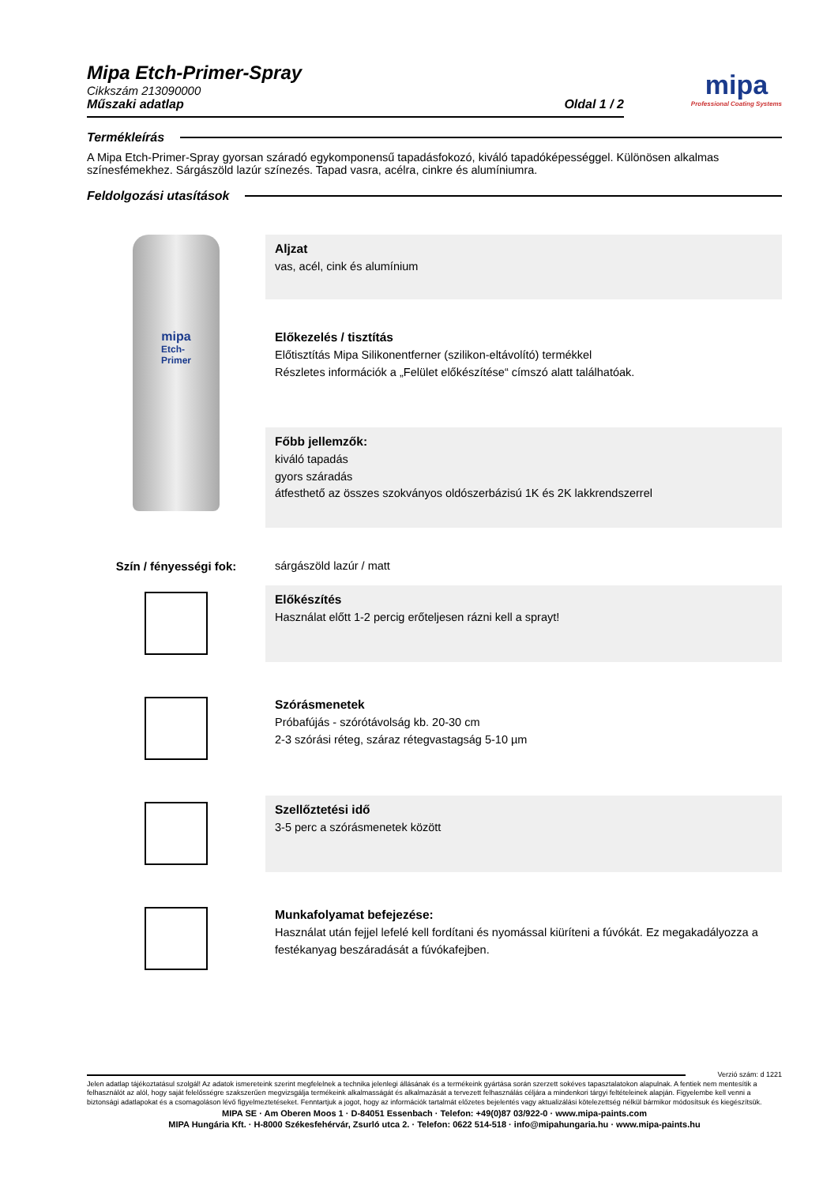mipa
Professional Coating Systems
Mipa Etch-Primer-Spray
Cikkszám 213090000
Műszaki adatlap Oldal 1 / 2
Termékleírás
A Mipa Etch-Primer-Spray gyorsan száradó egykomponensű tapadásfokozó, kiváló tapadóképességgel. Különösen alkalmas színesfémekhez. Sárgászöld lazúr színezés. Tapad vasra, acélra, cinkre és alumíniumra.
Feldolgozási utasítások
mipa
Etch-
Primer
Aljzat
vas, acél, cink és alumínium
Előkezelés / tisztítás
Előtisztítás Mipa Silikonentferner (szilikon-eltávolító) termékkel
Részletes információk a „Felület előkészítése“ címszó alatt találhatóak.
Főbb jellemzők:
kiváló tapadás
gyors száradás
átfesthető az összes szokványos oldószerbázisú 1K és 2K lakkrendszerrel
Szín / fényességi fok: sárgászöld lazúr / matt
Előkészítés
Használat előtt 1-2 percig erőteljesen rázni kell a sprayt!
Szórásmenetek
Próbafújás - szórótávolság kb. 20-30 cm
2-3 szórási réteg, száraz rétegvastagság 5-10 µm
Szellőztetési idő
3-5 perc a szórásmenetek között
Munkafolyamat befejezése:
Használat után fejjel lefelé kell fordítani és nyomással kiüríteni a fúvókát. Ez megakadályozza a festékanyag beszáradását a fúvókafejben.
Verzió szám: d 1221
Jelen adatlap tájékoztatásul szolgál! Az adatok ismereteink szerint megfelelnek a technika jelenlegi állásának és a termékeink gyártása során szerzett sokéves tapasztalatokon alapulnak. A fentiek nem mentesítik a felhasználót az alól, hogy saját felelősségre szakszerűen megvizsgálja termékeink alkalmasságát és alkalmazását a tervezett felhasználás céljára a mindenkori tárgyi feltételeinek alapján. Figyelembe kell venni a biztonsági adatlapokat és a csomagoláson lévő figyelmeztetéseket. Fenntartjuk a jogot, hogy az információk tartalmát előzetes bejelentés vagy aktualizálási kötelezettség nélkül bármikor módosítsuk és kiegészítsük.
MIPA SE · Am Oberen Moos 1 · D-84051 Essenbach · Telefon: +49(0)87 03/922-0 · www.mipa-paints.com
MIPA Hungária Kft. · H-8000 Székesfehérvár, Zsurló utca 2. · Telefon: 0622 514-518 · info@mipahungaria.hu · www.mipa-paints.hu